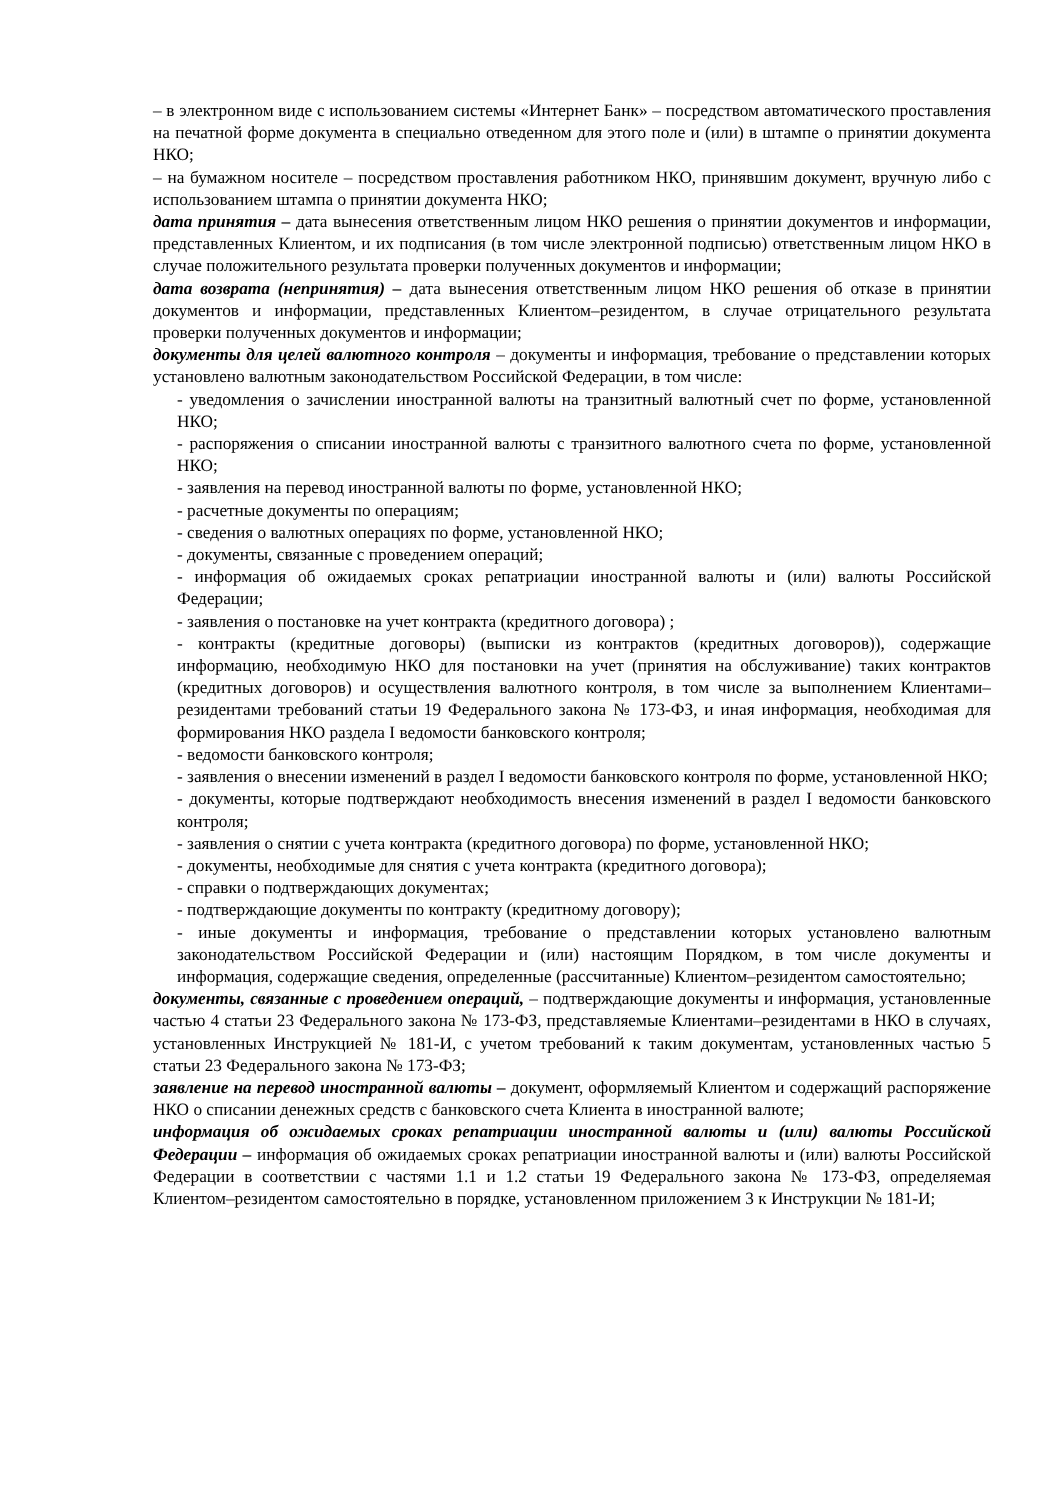– в электронном виде с использованием системы «Интернет Банк» – посредством автоматического проставления на печатной форме документа в специально отведенном для этого поле и (или) в штампе о принятии документа НКО;
– на бумажном носителе – посредством проставления работником НКО, принявшим документ, вручную либо с использованием штампа о принятии документа НКО;
дата принятия – дата вынесения ответственным лицом НКО решения о принятии документов и информации, представленных Клиентом, и их подписания (в том числе электронной подписью) ответственным лицом НКО в случае положительного результата проверки полученных документов и информации;
дата возврата (непринятия) – дата вынесения ответственным лицом НКО решения об отказе в принятии документов и информации, представленных Клиентом–резидентом, в случае отрицательного результата проверки полученных документов и информации;
документы для целей валютного контроля – документы и информация, требование о представлении которых установлено валютным законодательством Российской Федерации, в том числе:
- уведомления о зачислении иностранной валюты на транзитный валютный счет по форме, установленной НКО;
- распоряжения о списании иностранной валюты с транзитного валютного счета по форме, установленной НКО;
- заявления на перевод иностранной валюты по форме, установленной НКО;
- расчетные документы по операциям;
- сведения о валютных операциях по форме, установленной НКО;
- документы, связанные с проведением операций;
- информация об ожидаемых сроках репатриации иностранной валюты и (или) валюты Российской Федерации;
- заявления о постановке на учет контракта (кредитного договора) ;
- контракты (кредитные договоры) (выписки из контрактов (кредитных договоров)), содержащие информацию, необходимую НКО для постановки на учет (принятия на обслуживание) таких контрактов (кредитных договоров) и осуществления валютного контроля, в том числе за выполнением Клиентами–резидентами требований статьи 19 Федерального закона № 173-ФЗ, и иная информация, необходимая для формирования НКО раздела I ведомости банковского контроля;
- ведомости банковского контроля;
- заявления о внесении изменений в раздел I ведомости банковского контроля по форме, установленной НКО;
- документы, которые подтверждают необходимость внесения изменений в раздел I ведомости банковского контроля;
- заявления о снятии с учета контракта (кредитного договора) по форме, установленной НКО;
- документы, необходимые для снятия с учета контракта (кредитного договора);
- справки о подтверждающих документах;
- подтверждающие документы по контракту (кредитному договору);
- иные документы и информация, требование о представлении которых установлено валютным законодательством Российской Федерации и (или) настоящим Порядком, в том числе документы и информация, содержащие сведения, определенные (рассчитанные) Клиентом–резидентом самостоятельно;
документы, связанные с проведением операций, – подтверждающие документы и информация, установленные частью 4 статьи 23 Федерального закона № 173-ФЗ, представляемые Клиентами–резидентами в НКО в случаях, установленных Инструкцией № 181-И, с учетом требований к таким документам, установленных частью 5 статьи 23 Федерального закона № 173-ФЗ;
заявление на перевод иностранной валюты – документ, оформляемый Клиентом и содержащий распоряжение НКО о списании денежных средств с банковского счета Клиента в иностранной валюте;
информация об ожидаемых сроках репатриации иностранной валюты и (или) валюты Российской Федерации – информация об ожидаемых сроках репатриации иностранной валюты и (или) валюты Российской Федерации в соответствии с частями 1.1 и 1.2 статьи 19 Федерального закона № 173-ФЗ, определяемая Клиентом–резидентом самостоятельно в порядке, установленном приложением 3 к Инструкции № 181-И;